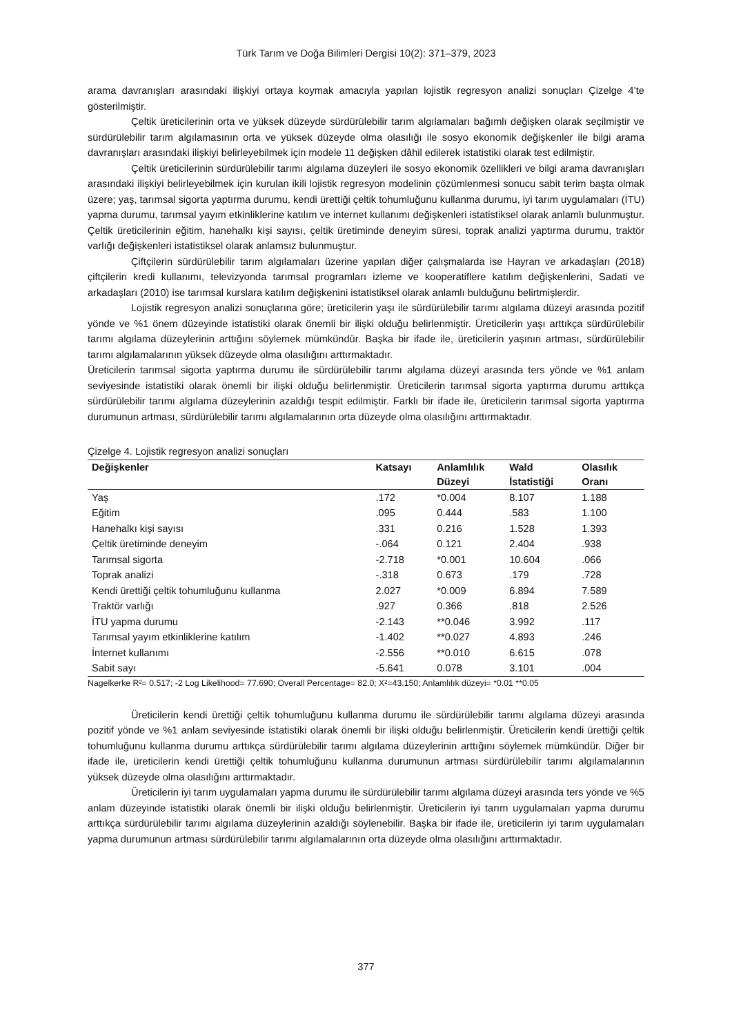Türk Tarım ve Doğa Bilimleri Dergisi 10(2): 371–379, 2023
arama davranışları arasındaki ilişkiyi ortaya koymak amacıyla yapılan lojistik regresyon analizi sonuçları Çizelge 4’te gösterilmiştir.
Çeltik üreticilerinin orta ve yüksek düzeyde sürdürülebilir tarım algılamaları bağımlı değişken olarak seçilmiştir ve sürdürülebilir tarım algılamasının orta ve yüksek düzeyde olma olasılığı ile sosyo ekonomik değişkenler ile bilgi arama davranışları arasındaki ilişkiyi belirleyebilmek için modele 11 değişken dâhil edilerek istatistiki olarak test edilmiştir.
Çeltik üreticilerinin sürdürülebilir tarımı algılama düzeyleri ile sosyo ekonomik özellikleri ve bilgi arama davranışları arasındaki ilişkiyi belirleyebilmek için kurulan ikili lojistik regresyon modelinin çözümlenmesi sonucu sabit terim başta olmak üzere; yaş, tarımsal sigorta yaptırma durumu, kendi ürettiği çeltik tohumluğunu kullanma durumu, iyi tarım uygulamaları (İTU) yapma durumu, tarımsal yayım etkinliklerine katılım ve internet kullanımı değişkenleri istatistiksel olarak anlamlı bulunmuştur. Çeltik üreticilerinin eğitim, hanehalkı kişi sayısı, çeltik üretiminde deneyim süresi, toprak analizi yaptırma durumu, traktör varlığı değişkenleri istatistiksel olarak anlamsız bulunmuştur.
Çiftçilerin sürdürülebilir tarım algılamaları üzerine yapılan diğer çalışmalarda ise Hayran ve arkadaşları (2018) çiftçilerin kredi kullanımı, televizyonda tarımsal programları izleme ve kooperatiflere katılım değişkenlerini, Sadati ve arkadaşları (2010) ise tarımsal kurslara katılım değişkenini istatistiksel olarak anlamlı bulduğunu belirtmişlerdir.
Lojistik regresyon analizi sonuçlarına göre; üreticilerin yaşı ile sürdürülebilir tarımı algılama düzeyi arasında pozitif yönde ve %1 önem düzeyinde istatistiki olarak önemli bir ilişki olduğu belirlenmiştir. Üreticilerin yaşı arttıkça sürdürülebilir tarımı algılama düzeylerinin arttığını söylemek mümkündür. Başka bir ifade ile, üreticilerin yaşının artması, sürdürülebilir tarımı algılamalarının yüksek düzeyde olma olasılığını arttırmaktadır.
Üreticilerin tarımsal sigorta yaptırma durumu ile sürdürülebilir tarımı algılama düzeyi arasında ters yönde ve %1 anlam seviyesinde istatistiki olarak önemli bir ilişki olduğu belirlenmiştir. Üreticilerin tarımsal sigorta yaptırma durumu arttıkça sürdürülebilir tarımı algılama düzeylerinin azaldığı tespit edilmiştir. Farklı bir ifade ile, üreticilerin tarımsal sigorta yaptırma durumunun artması, sürdürülebilir tarımı algılamalarının orta düzeyde olma olasılığını arttırmaktadır.
Çizelge 4. Lojistik regresyon analizi sonuçları
| Değişkenler | Katsayı | Anlamlılık Düzeyi | Wald İstatistiği | Olasılık Oranı |
| --- | --- | --- | --- | --- |
| Yaş | .172 | *0.004 | 8.107 | 1.188 |
| Eğitim | .095 | 0.444 | .583 | 1.100 |
| Hanehalkı kişi sayısı | .331 | 0.216 | 1.528 | 1.393 |
| Çeltik üretiminde deneyim | -.064 | 0.121 | 2.404 | .938 |
| Tarımsal sigorta | -2.718 | *0.001 | 10.604 | .066 |
| Toprak analizi | -.318 | 0.673 | .179 | .728 |
| Kendi ürettiği çeltik tohumluğunu kullanma | 2.027 | *0.009 | 6.894 | 7.589 |
| Traktör varlığı | .927 | 0.366 | .818 | 2.526 |
| İTU yapma durumu | -2.143 | **0.046 | 3.992 | .117 |
| Tarımsal yayım etkinliklerine katılım | -1.402 | **0.027 | 4.893 | .246 |
| İnternet kullanımı | -2.556 | **0.010 | 6.615 | .078 |
| Sabit sayı | -5.641 | 0.078 | 3.101 | .004 |
Nagelkerke R²= 0.517; -2 Log Likelihood= 77.690; Overall Percentage= 82.0; X²=43.150; Anlamlılık düzeyi= *0.01 **0.05
Üreticilerin kendi ürettiği çeltik tohumluğunu kullanma durumu ile sürdürülebilir tarımı algılama düzeyi arasında pozitif yönde ve %1 anlam seviyesinde istatistiki olarak önemli bir ilişki olduğu belirlenmiştir. Üreticilerin kendi ürettiği çeltik tohumluğunu kullanma durumu arttıkça sürdürülebilir tarımı algılama düzeylerinin arttığını söylemek mümkündür. Diğer bir ifade ile, üreticilerin kendi ürettiği çeltik tohumluğunu kullanma durumunun artması sürdürülebilir tarımı algılamalarının yüksek düzeyde olma olasılığını arttırmaktadır.
Üreticilerin iyi tarım uygulamaları yapma durumu ile sürdürülebilir tarımı algılama düzeyi arasında ters yönde ve %5 anlam düzeyinde istatistiki olarak önemli bir ilişki olduğu belirlenmiştir. Üreticilerin iyi tarım uygulamaları yapma durumu arttıkça sürdürülebilir tarımı algılama düzeylerinin azaldığı söylenebilir. Başka bir ifade ile, üreticilerin iyi tarım uygulamaları yapma durumunun artması sürdürülebilir tarımı algılamalarının orta düzeyde olma olasılığını arttırmaktadır.
377